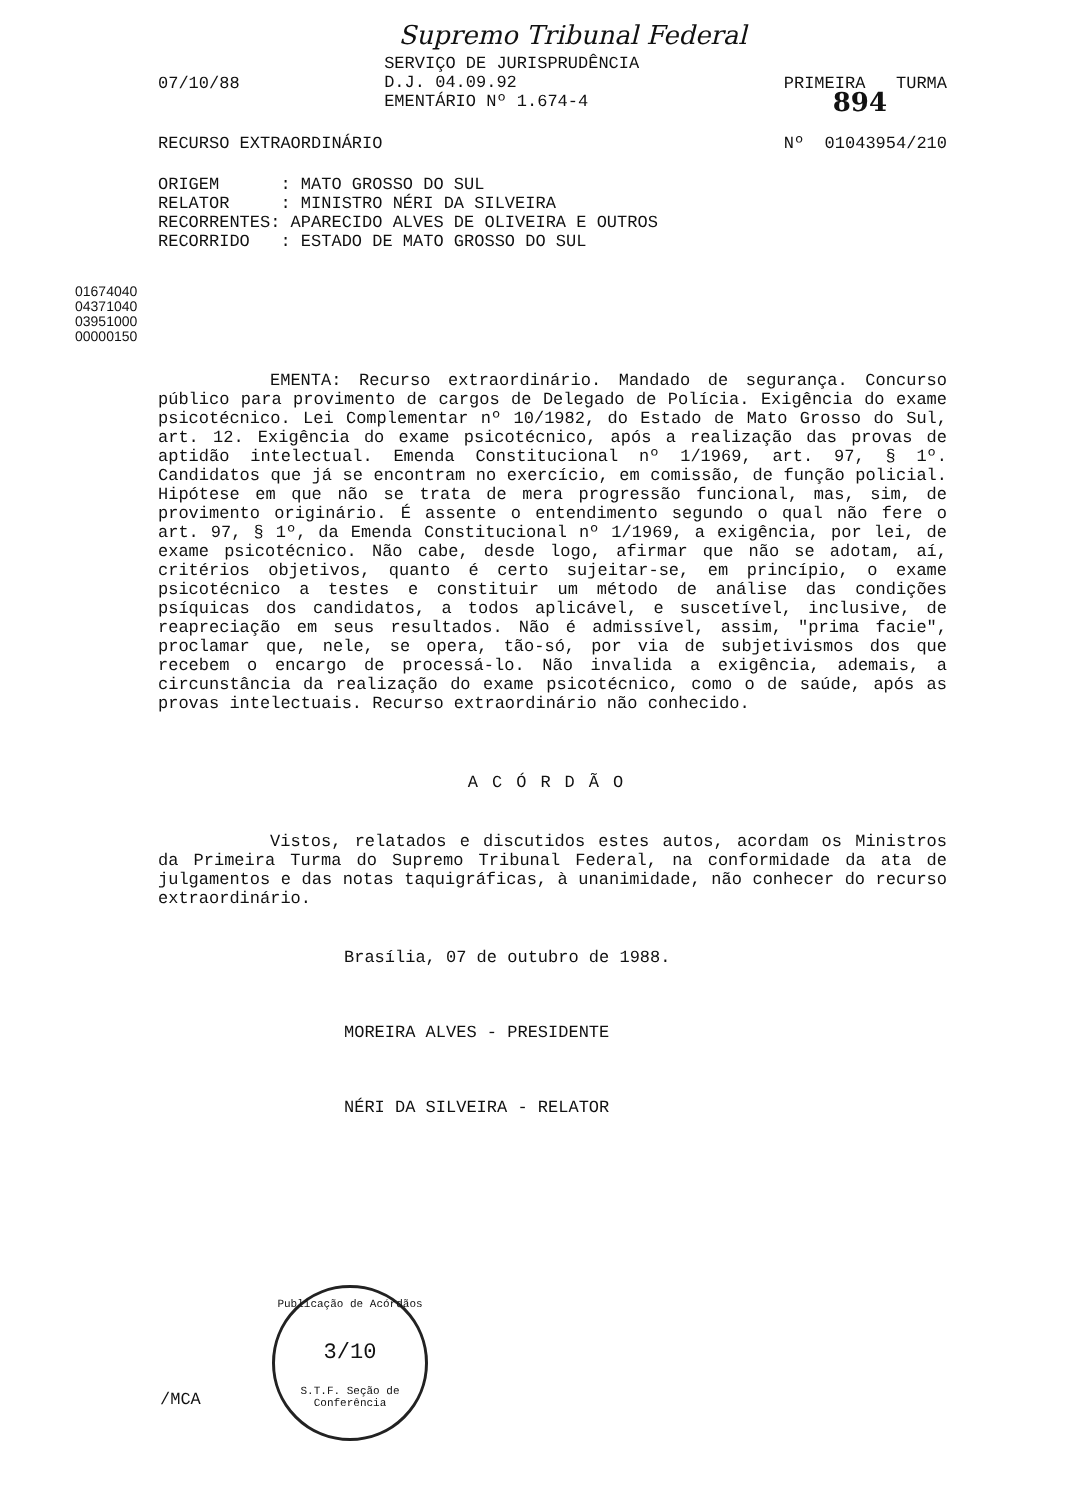Supremo Tribunal Federal
07/10/88
SERVIÇO DE JURISPRUDÊNCIA
D.J. 04.09.92
EMENTÁRIO Nº 1.674-4
PRIMEIRA TURMA
894
RECURSO EXTRAORDINÁRIO Nº 01043954/210
ORIGEM : MATO GROSSO DO SUL RELATOR : MINISTRO NÉRI DA SILVEIRA RECORRENTES: APARECIDO ALVES DE OLIVEIRA E OUTROS RECORRIDO : ESTADO DE MATO GROSSO DO SUL
EMENTA: Recurso extraordinário. Mandado de segurança. Concurso público para provimento de cargos de Delegado de Polícia. Exigência do exame psicotécnico. Lei Complementar nº 10/1982, do Estado de Mato Grosso do Sul, art. 12. Exigência do exame psicotécnico, após a realização das provas de aptidão intelectual. Emenda Constitucional nº 1/1969, art. 97, § 1º. Candidatos que já se encontram no exercício, em comissão, de função policial. Hipótese em que não se trata de mera progressão funcional, mas, sim, de provimento originário. É assente o entendimento segundo o qual não fere o art. 97, § 1º, da Emenda Constitucional nº 1/1969, a exigência, por lei, de exame psicotécnico. Não cabe, desde logo, afirmar que não se adotam, aí, critérios objetivos, quanto é certo sujeitar-se, em princípio, o exame psicotécnico a testes e constituir um método de análise das condições psíquicas dos candidatos, a todos aplicável, e suscetível, inclusive, de reapreciação em seus resultados. Não é admissível, assim, "prima facie", proclamar que, nele, se opera, tão-só, por via de subjetivismos dos que recebem o encargo de processá-lo. Não invalida a exigência, ademais, a circunstância da realização do exame psicotécnico, como o de saúde, após as provas intelectuais. Recurso extraordinário não conhecido.
ACÓRDÃO
Vistos, relatados e discutidos estes autos, acordam os Ministros da Primeira Turma do Supremo Tribunal Federal, na conformidade da ata de julgamentos e das notas taquigráficas, à unanimidade, não conhecer do recurso extraordinário.
Brasília, 07 de outubro de 1988.
MOREIRA ALVES - PRESIDENTE
NÉRI DA SILVEIRA - RELATOR
01674040
04371040
03951000
00000150
/MCA
Publicação de Acórdãos
3/10
S.T.F. Seção de Conferência